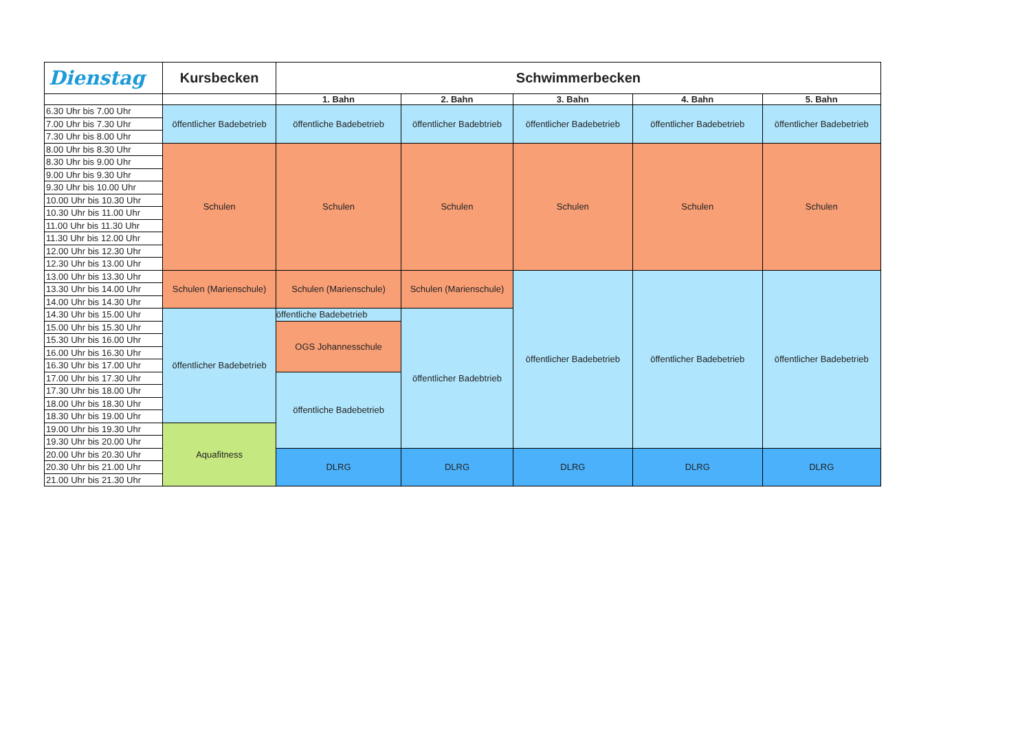| Dienstag | Kursbecken | Schwimmerbecken | | | | |
| --- | --- | --- | --- | --- | --- | --- |
| | | 1. Bahn | 2. Bahn | 3. Bahn | 4. Bahn | 5. Bahn |
| 6.30 Uhr bis 7.00 Uhr | öffentlicher Badebetrieb | öffentliche Badebetrieb | öffentlicher Badebtrieb | öffentlicher Badebetrieb | öffentlicher Badebetrieb | öffentlicher Badebetrieb |
| 7.00 Uhr bis 7.30 Uhr | | | | | | |
| 7.30 Uhr bis 8.00 Uhr | | | | | | |
| 8.00 Uhr bis 8.30 Uhr | Schulen | Schulen | Schulen | Schulen | Schulen | Schulen |
| 8.30 Uhr bis 9.00 Uhr | | | | | | |
| 9.00 Uhr bis 9.30 Uhr | | | | | | |
| 9.30 Uhr bis 10.00 Uhr | | | | | | |
| 10.00 Uhr bis 10.30 Uhr | | | | | | |
| 10.30 Uhr bis 11.00 Uhr | | | | | | |
| 11.00 Uhr bis 11.30 Uhr | | | | | | |
| 11.30 Uhr bis 12.00 Uhr | | | | | | |
| 12.00 Uhr bis 12.30 Uhr | | | | | | |
| 12.30 Uhr bis 13.00 Uhr | | | | | | |
| 13.00 Uhr bis 13.30 Uhr | Schulen (Marienschule) | Schulen (Marienschule) | Schulen (Marienschule) | öffentlicher Badebetrieb | öffentlicher Badebetrieb | öffentlicher Badebetrieb |
| 13.30 Uhr bis 14.00 Uhr | | | | | | |
| 14.00 Uhr bis 14.30 Uhr | | | | | | |
| 14.30 Uhr bis 15.00 Uhr | öffentlicher Badebetrieb | öffentliche Badebetrieb | öffentlicher Badebtrieb | | | |
| 15.00 Uhr bis 15.30 Uhr | | OGS Johannesschule | | | | |
| 15.30 Uhr bis 16.00 Uhr | | | | | | |
| 16.00 Uhr bis 16.30 Uhr | | | | | | |
| 16.30 Uhr bis 17.00 Uhr | | | | | | |
| 17.00 Uhr bis 17.30 Uhr | | öffentliche Badebetrieb | | | | |
| 17.30 Uhr bis 18.00 Uhr | | | | | | |
| 18.00 Uhr bis 18.30 Uhr | | | | | | |
| 18.30 Uhr bis 19.00 Uhr | | | | | | |
| 19.00 Uhr bis 19.30 Uhr | Aquafitness | | | | | |
| 19.30 Uhr bis 20.00 Uhr | | | | | | |
| 20.00 Uhr bis 20.30 Uhr | | DLRG | DLRG | DLRG | DLRG | DLRG |
| 20.30 Uhr bis 21.00 Uhr | | | | | | |
| 21.00 Uhr bis 21.30 Uhr | | | | | | |